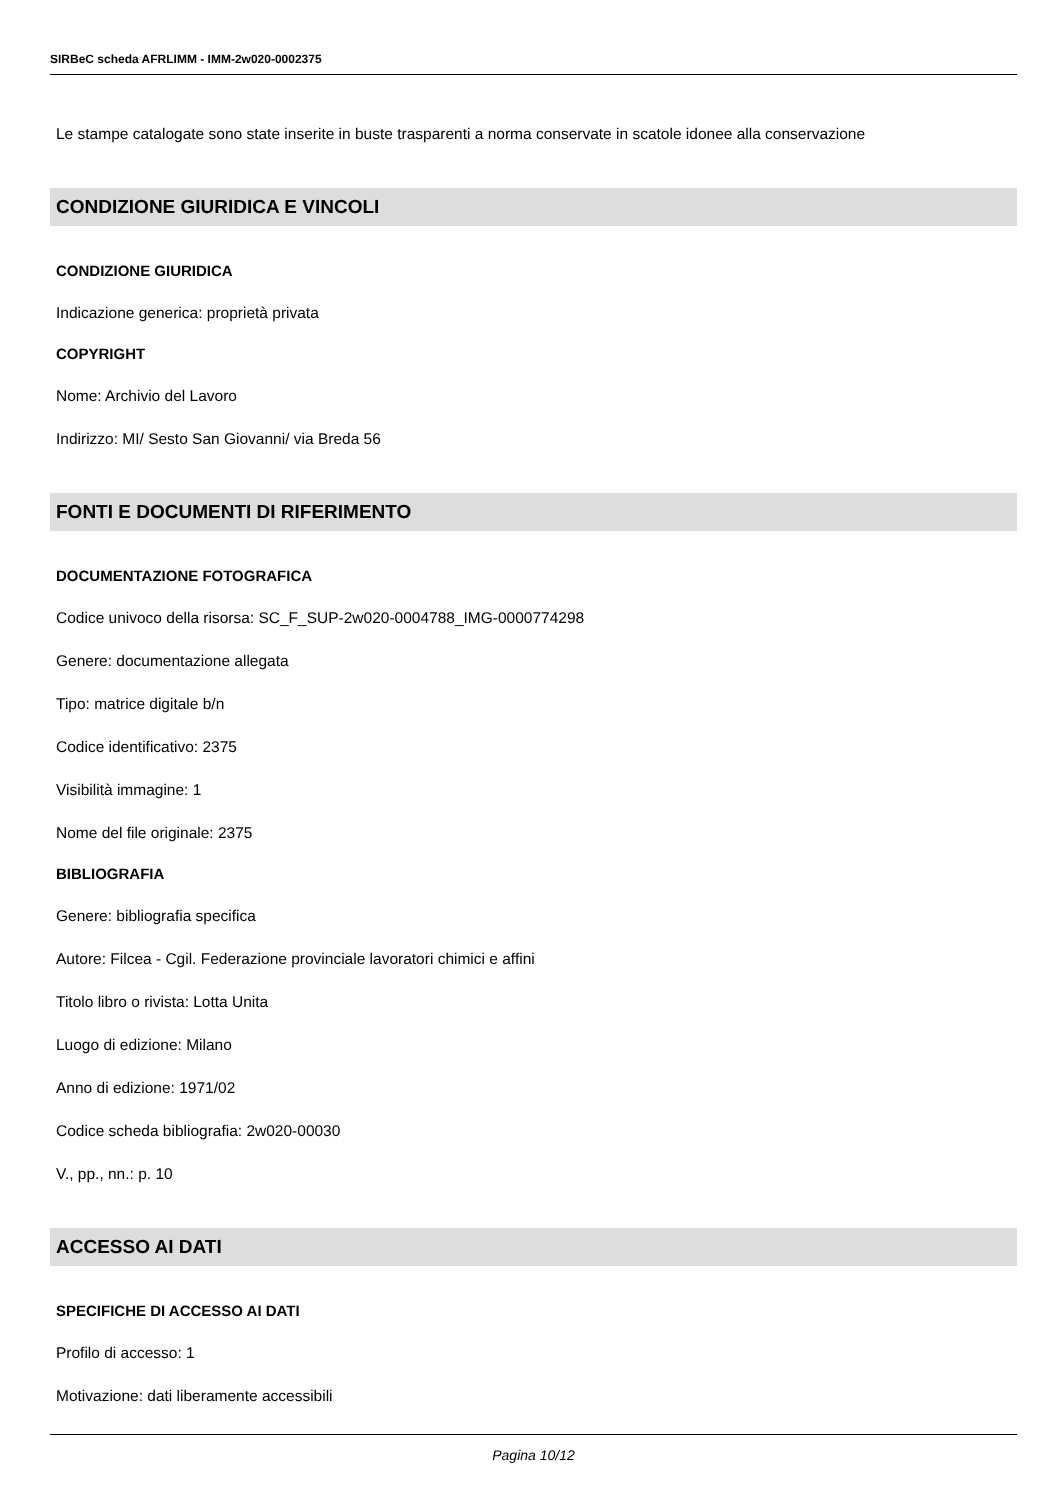SIRBeC scheda AFRLIMM - IMM-2w020-0002375
Le stampe catalogate sono state inserite in buste trasparenti a norma conservate in scatole idonee alla conservazione
CONDIZIONE GIURIDICA E VINCOLI
CONDIZIONE GIURIDICA
Indicazione generica: proprietà privata
COPYRIGHT
Nome: Archivio del Lavoro
Indirizzo: MI/ Sesto San Giovanni/ via Breda 56
FONTI E DOCUMENTI DI RIFERIMENTO
DOCUMENTAZIONE FOTOGRAFICA
Codice univoco della risorsa: SC_F_SUP-2w020-0004788_IMG-0000774298
Genere: documentazione allegata
Tipo: matrice digitale b/n
Codice identificativo: 2375
Visibilità immagine: 1
Nome del file originale: 2375
BIBLIOGRAFIA
Genere: bibliografia specifica
Autore: Filcea - Cgil. Federazione provinciale lavoratori chimici e affini
Titolo libro o rivista: Lotta Unita
Luogo di edizione: Milano
Anno di edizione: 1971/02
Codice scheda bibliografia: 2w020-00030
V., pp., nn.: p. 10
ACCESSO AI DATI
SPECIFICHE DI ACCESSO AI DATI
Profilo di accesso: 1
Motivazione: dati liberamente accessibili
Pagina 10/12